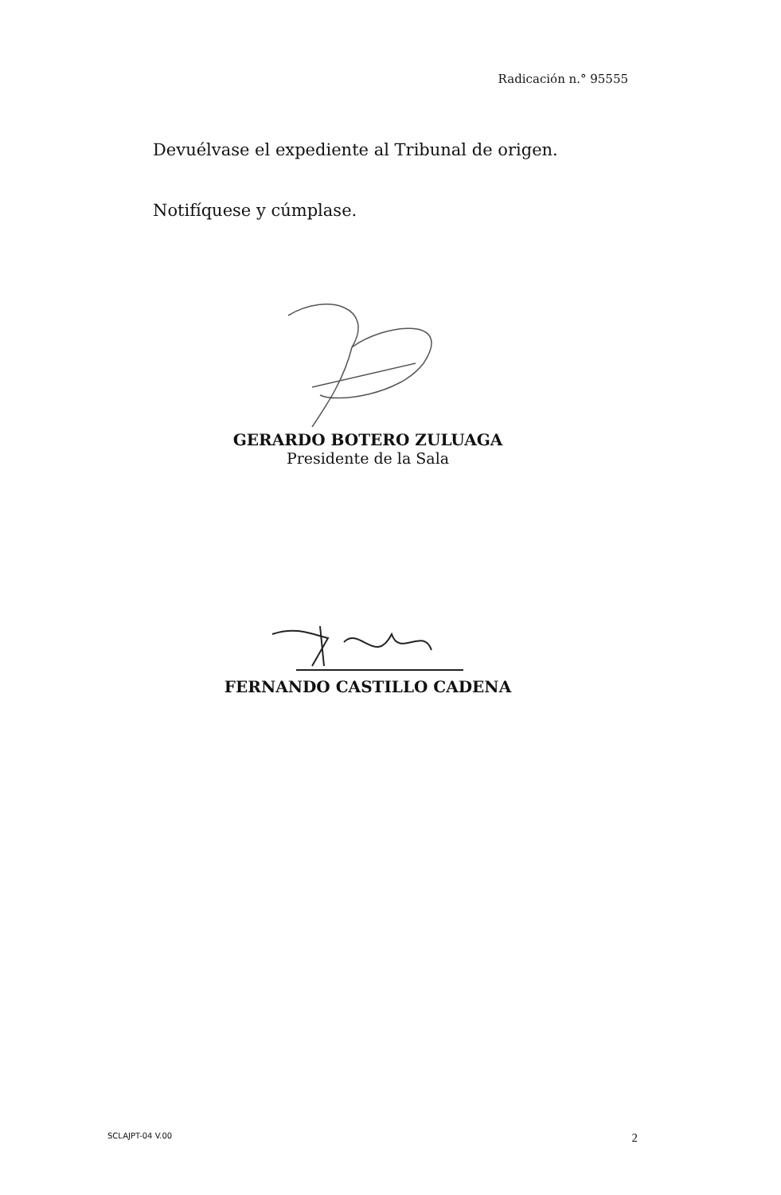Radicación n.° 95555
Devuélvase el expediente al Tribunal de origen.
Notifíquese y cúmplase.
GERARDO BOTERO ZULUAGA
Presidente de la Sala
FERNANDO CASTILLO CADENA
SCLAJPT-04 V.00 2